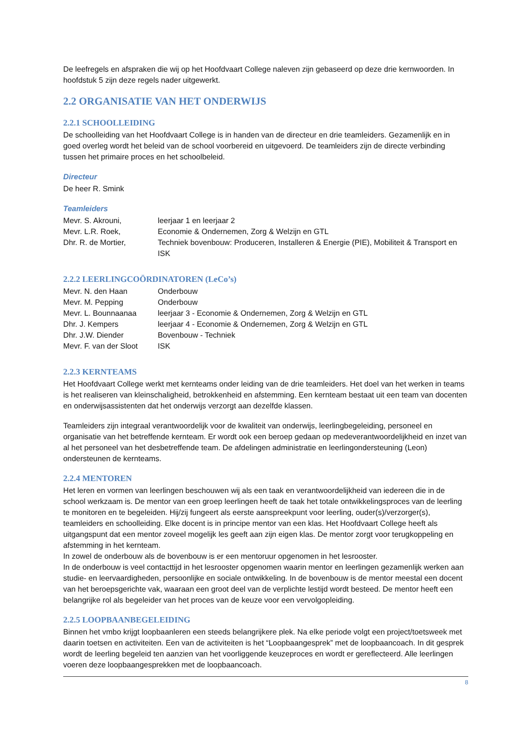De leefregels en afspraken die wij op het Hoofdvaart College naleven zijn gebaseerd op deze drie kernwoorden. In hoofdstuk 5 zijn deze regels nader uitgewerkt.
2.2 ORGANISATIE VAN HET ONDERWIJS
2.2.1 SCHOOLLEIDING
De schoolleiding van het Hoofdvaart College is in handen van de directeur en drie teamleiders. Gezamenlijk en in goed overleg wordt het beleid van de school voorbereid en uitgevoerd. De teamleiders zijn de directe verbinding tussen het primaire proces en het schoolbeleid.
Directeur
De heer R. Smink
Teamleiders
| Mevr. S. Akrouni, | leerjaar 1 en leerjaar 2 |
| Mevr. L.R. Roek, | Economie & Ondernemen, Zorg & Welzijn en GTL |
| Dhr. R. de Mortier, | Techniek bovenbouw: Produceren, Installeren & Energie (PIE), Mobiliteit & Transport en ISK |
2.2.2 LEERLINGCOÖRDINATOREN (LeCo’s)
| Mevr. N. den Haan | Onderbouw |
| Mevr. M. Pepping | Onderbouw |
| Mevr. L. Bounnaanaa | leerjaar 3 - Economie & Ondernemen, Zorg & Welzijn en GTL |
| Dhr. J. Kempers | leerjaar 4 - Economie & Ondernemen, Zorg & Welzijn en GTL |
| Dhr. J.W. Diender | Bovenbouw - Techniek |
| Mevr. F. van der Sloot | ISK |
2.2.3 KERNTEAMS
Het Hoofdvaart College werkt met kernteams onder leiding van de drie teamleiders. Het doel van het werken in teams is het realiseren van kleinschaligheid, betrokkenheid en afstemming. Een kernteam bestaat uit een team van docenten en onderwijsassistenten dat het onderwijs verzorgt aan dezelfde klassen.
Teamleiders zijn integraal verantwoordelijk voor de kwaliteit van onderwijs, leerlingbegeleiding, personeel en organisatie van het betreffende kernteam. Er wordt ook een beroep gedaan op medeverantwoordelijkheid en inzet van al het personeel van het desbetreffende team. De afdelingen administratie en leerlingondersteuning (Leon) ondersteunen de kernteams.
2.2.4 MENTOREN
Het leren en vormen van leerlingen beschouwen wij als een taak en verantwoordelijkheid van iedereen die in de school werkzaam is. De mentor van een groep leerlingen heeft de taak het totale ontwikkelingsproces van de leerling te monitoren en te begeleiden. Hij/zij fungeert als eerste aanspreekpunt voor leerling, ouder(s)/verzorger(s), teamleiders en schoolleiding. Elke docent is in principe mentor van een klas. Het Hoofdvaart College heeft als uitgangspunt dat een mentor zoveel mogelijk les geeft aan zijn eigen klas. De mentor zorgt voor terugkoppeling en afstemming in het kernteam.
In zowel de onderbouw als de bovenbouw is er een mentoruur opgenomen in het lesrooster.
In de onderbouw is veel contacttijd in het lesrooster opgenomen waarin mentor en leerlingen gezamenlijk werken aan studie- en leervaardigheden, persoonlijke en sociale ontwikkeling. In de bovenbouw is de mentor meestal een docent van het beroepsgerichte vak, waaraan een groot deel van de verplichte lestijd wordt besteed. De mentor heeft een belangrijke rol als begeleider van het proces van de keuze voor een vervolgopleiding.
2.2.5 LOOPBAANBEGELEIDING
Binnen het vmbo krijgt loopbaanleren een steeds belangrijkere plek. Na elke periode volgt een project/toetsweek met daarin toetsen en activiteiten. Een van de activiteiten is het “Loopbaangesprek” met de loopbaancoach. In dit gesprek wordt de leerling begeleid ten aanzien van het voorliggende keuzeproces en wordt er gereflecteerd. Alle leerlingen voeren deze loopbaangesprekken met de loopbaancoach.
8